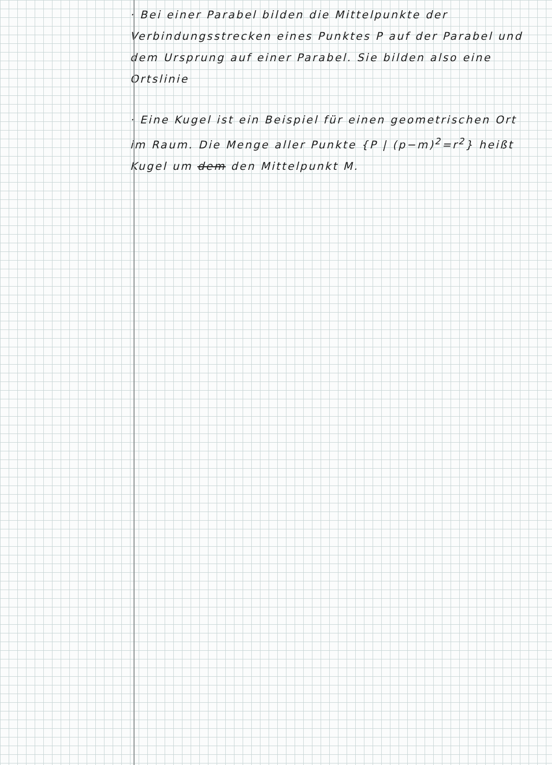· Bei einer Parabel bilden die Mittelpunkte der Verbindungsstrecken eines Punktes P auf der Parabel und dem Ursprung auf einer Parabel. Sie bilden also eine Ortslinie
· Eine Kugel ist ein Beispiel für einen geometrischen Ort im Raum. Die Menge aller Punkte {P | (p−m)<sup>2</sup>=r<sup>2</sup>} heißt Kugel um dem den Mittelpunkt M.